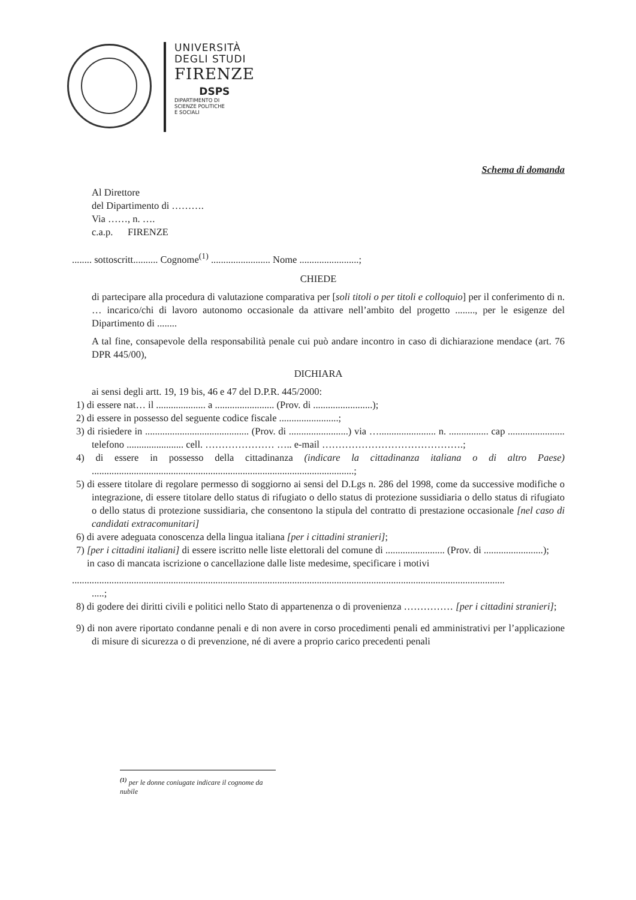UNIVERSITÀ
DEGLI STUDI
FIRENZE
DSPS
DIPARTIMENTO DI
SCIENZE POLITICHE
E SOCIALI
Schema di domanda
Al Direttore
del Dipartimento di ……….
Via ……, n. ….
c.a.p. FIRENZE
........ sottoscritt.......... Cognome<sup>(1)</sup> ........................ Nome ........................;
CHIEDE
di partecipare alla procedura di valutazione comparativa per [soli titoli o per titoli e colloquio] per il conferimento di n. … incarico/chi di lavoro autonomo occasionale da attivare nell’ambito del progetto ........, per le esigenze del Dipartimento di ........
A tal fine, consapevole della responsabilità penale cui può andare incontro in caso di dichiarazione mendace (art. 76 DPR 445/00),
DICHIARA
ai sensi degli artt. 19, 19 bis, 46 e 47 del D.P.R. 445/2000:
1) di essere nat… il .................... a ........................ (Prov. di ........................);
2) di essere in possesso del seguente codice fiscale ........................;
3) di risiedere in .......................................... (Prov. di ........................) via …....................... n. ................ cap ....................... telefono ....................... cell. ………………… ….. e-mail …………………………………….;
4) di essere in possesso della cittadinanza (indicare la cittadinanza italiana o di altro Paese) ..........................................................................................................;
5) di essere titolare di regolare permesso di soggiorno ai sensi del D.Lgs n. 286 del 1998, come da successive modifiche o integrazione, di essere titolare dello status di rifugiato o dello status di protezione sussidiaria o dello status di rifugiato o dello status di protezione sussidiaria, che consentono la stipula del contratto di prestazione occasionale [nel caso di candidati extracomunitari]
6) di avere adeguata conoscenza della lingua italiana [per i cittadini stranieri];
7) [per i cittadini italiani] di essere iscritto nelle liste elettorali del comune di ........................ (Prov. di ........................);
in caso di mancata iscrizione o cancellazione dalle liste medesime, specificare i motivi
...............................................................................................................................................................................
.....;
8) di godere dei diritti civili e politici nello Stato di appartenenza o di provenienza …………… [per i cittadini stranieri];
9) di non avere riportato condanne penali e di non avere in corso procedimenti penali ed amministrativi per l’applicazione di misure di sicurezza o di prevenzione, né di avere a proprio carico precedenti penali
<sup>(1)</sup> per le donne coniugate indicare il cognome da nubile